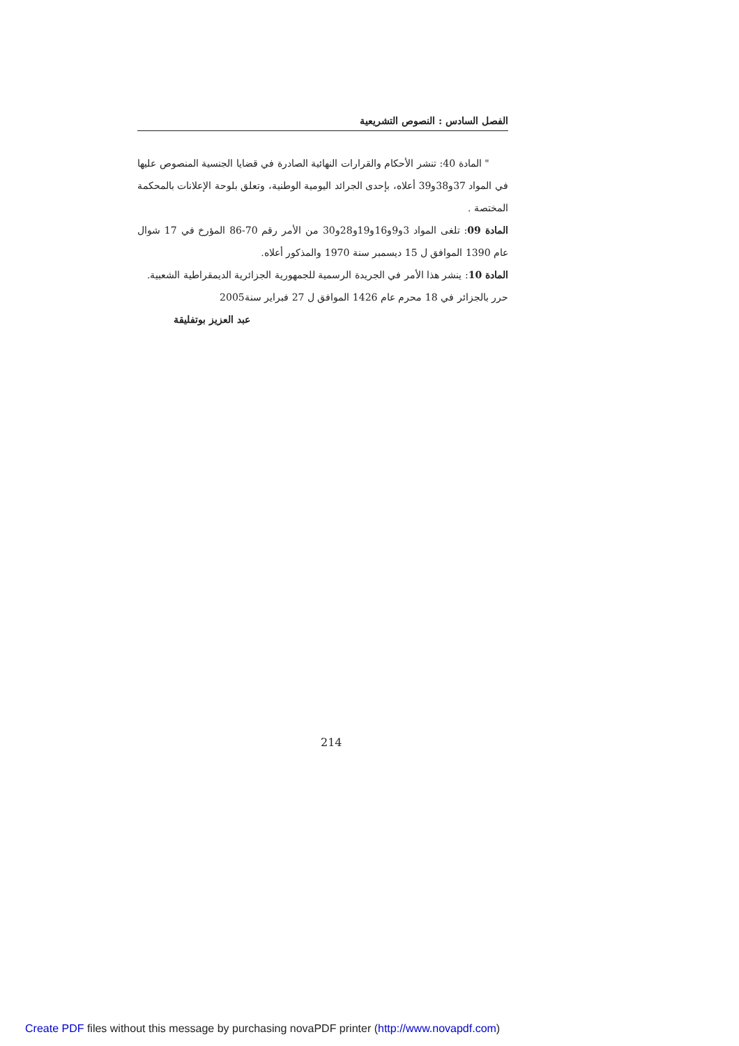الفصل السادس : النصوص التشريعية
" المادة 40: تنشر الأحكام والقرارات النهائية الصادرة في قضايا الجنسية المنصوص عليها في المواد 37و38و39 أعلاه، بإحدى الجرائد اليومية الوطنية، وتعلق بلوحة الإعلانات بالمحكمة المختصة .
المادة 09: تلغى المواد 3و9و16و19و28و30 من الأمر رقم 70-86 المؤرخ في 17 شوال عام 1390 الموافق ل 15 ديسمبر سنة 1970 والمذكور أعلاه.
المادة 10: ينشر هذا الأمر في الجريدة الرسمية للجمهورية الجزائرية الديمقراطية الشعبية.
حرر بالجزائر في 18 محرم عام 1426 الموافق ل 27 فبراير سنة2005
عبد العزيز بوتفليقة
214
Create PDF files without this message by purchasing novaPDF printer (http://www.novapdf.com)